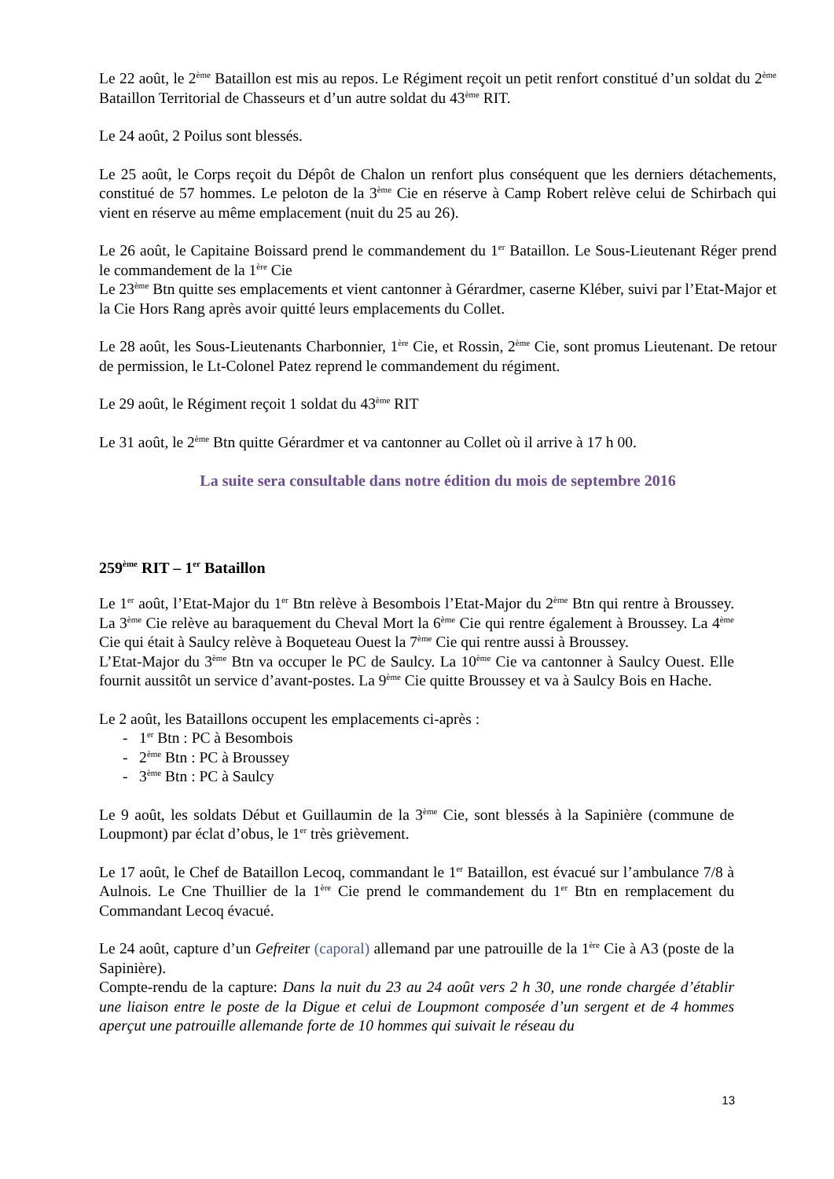Le 22 août, le 2<sup>ème</sup> Bataillon est mis au repos. Le Régiment reçoit un petit renfort constitué d’un soldat du 2<sup>ème</sup> Bataillon Territorial de Chasseurs et d’un autre soldat du 43<sup>ème</sup> RIT.
Le 24 août, 2 Poilus sont blessés.
Le 25 août, le Corps reçoit du Dépôt de Chalon un renfort plus conséquent que les derniers détachements, constitué de 57 hommes. Le peloton de la 3<sup>ème</sup> Cie en réserve à Camp Robert relève celui de Schirbach qui vient en réserve au même emplacement (nuit du 25 au 26).
Le 26 août, le Capitaine Boissard prend le commandement du 1<sup>er</sup> Bataillon. Le Sous-Lieutenant Réger prend le commandement de la 1<sup>ère</sup> Cie
Le 23<sup>ème</sup> Btn quitte ses emplacements et vient cantonner à Gérardmer, caserne Kléber, suivi par l’Etat-Major et la Cie Hors Rang après avoir quitté leurs emplacements du Collet.
Le 28 août, les Sous-Lieutenants Charbonnier, 1<sup>ère</sup> Cie, et Rossin, 2<sup>ème</sup> Cie, sont promus Lieutenant. De retour de permission, le Lt-Colonel Patez reprend le commandement du régiment.
Le 29 août, le Régiment reçoit 1 soldat du 43<sup>ème</sup> RIT
Le 31 août, le 2<sup>ème</sup> Btn quitte Gérardmer et va cantonner au Collet où il arrive à 17 h 00.
La suite sera consultable dans notre édition du mois de septembre 2016
259<sup>ème</sup> RIT – 1<sup>er</sup> Bataillon
Le 1<sup>er</sup> août, l’Etat-Major du 1<sup>er</sup> Btn relève à Besombois l’Etat-Major du 2<sup>ème</sup> Btn qui rentre à Broussey. La 3<sup>ème</sup> Cie relève au baraquement du Cheval Mort la 6<sup>ème</sup> Cie qui rentre également à Broussey. La 4<sup>ème</sup> Cie qui était à Saulcy relève à Boqueteau Ouest la 7<sup>ème</sup> Cie qui rentre aussi à Broussey.
L’Etat-Major du 3<sup>ème</sup> Btn va occuper le PC de Saulcy. La 10<sup>ème</sup> Cie va cantonner à Saulcy Ouest. Elle fournit aussitôt un service d’avant-postes. La 9<sup>ème</sup> Cie quitte Broussey et va à Saulcy Bois en Hache.
Le 2 août, les Bataillons occupent les emplacements ci-après :
- 1<sup>er</sup> Btn : PC à Besombois
- 2<sup>ème</sup> Btn : PC à Broussey
- 3<sup>ème</sup> Btn : PC à Saulcy
Le 9 août, les soldats Début et Guillaumin de la 3<sup>ème</sup> Cie, sont blessés à la Sapinière (commune de Loupmont) par éclat d’obus, le 1<sup>er</sup> très grièvement.
Le 17 août, le Chef de Bataillon Lecoq, commandant le 1<sup>er</sup> Bataillon, est évacué sur l’ambulance 7/8 à Aulnois. Le Cne Thuillier de la 1<sup>ère</sup> Cie prend le commandement du 1<sup>er</sup> Btn en remplacement du Commandant Lecoq évacué.
Le 24 août, capture d’un Gefreiter (caporal) allemand par une patrouille de la 1<sup>ère</sup> Cie à A3 (poste de la Sapinière).
Compte-rendu de la capture: Dans la nuit du 23 au 24 août vers 2 h 30, une ronde chargée d’établir une liaison entre le poste de la Digue et celui de Loupmont composée d’un sergent et de 4 hommes aperçut une patrouille allemande forte de 10 hommes qui suivait le réseau du
13